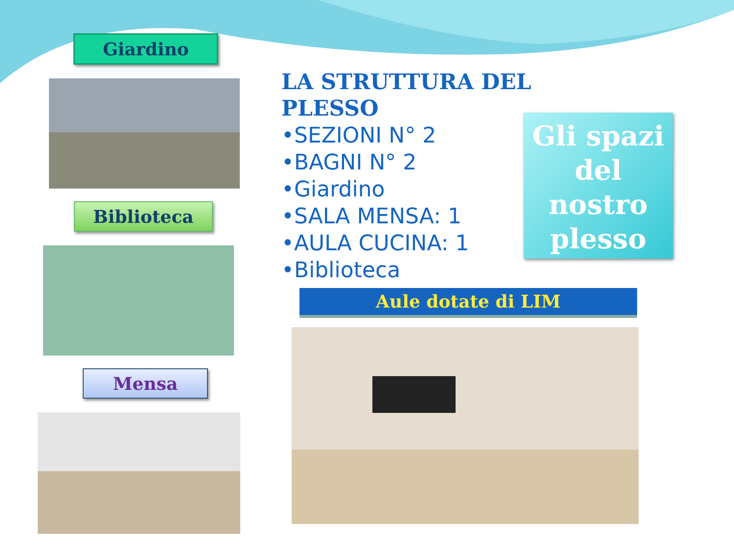Giardino
Biblioteca
Mensa
LA STRUTTURA DEL PLESSO
•SEZIONI N° 2
•BAGNI N° 2
•Giardino
•SALA MENSA: 1
•AULA CUCINA: 1
•Biblioteca
Gli spazi del nostro plesso
Aule dotate di LIM